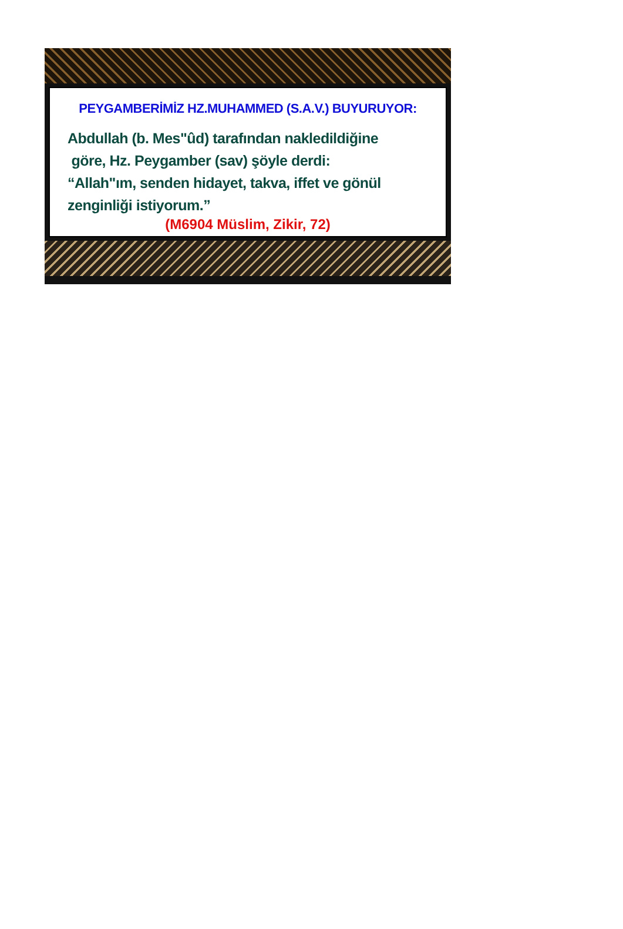PEYGAMBERİMİZ HZ.MUHAMMED (S.A.V.) BUYURUYOR:
Abdullah (b. Mes"ûd) tarafından nakledildiğine
göre, Hz. Peygamber (sav) şöyle derdi:
“Allah"ım, senden hidayet, takva, iffet ve gönül
zenginliği istiyorum.”
(M6904 Müslim, Zikir, 72)